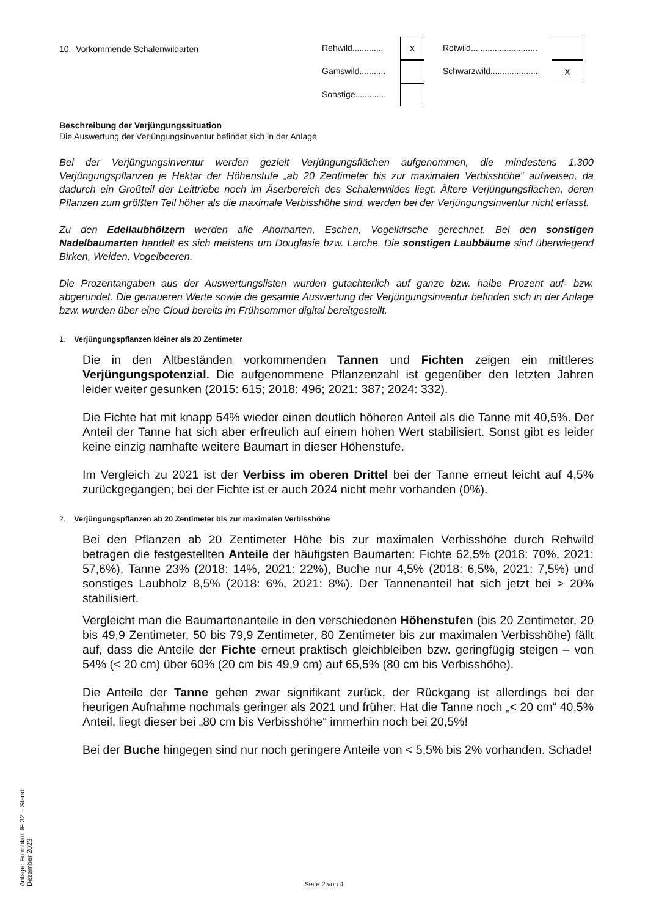10. Vorkommende Schalenwildarten
Rehwild.............
x
Rotwild............................
Gamswild...........
Schwarzwild.....................
x
Sonstige.............
Beschreibung der Verjüngungssituation
Die Auswertung der Verjüngungsinventur befindet sich in der Anlage
Bei der Verjüngungsinventur werden gezielt Verjüngungsflächen aufgenommen, die mindestens 1.300 Verjüngungspflanzen je Hektar der Höhenstufe „ab 20 Zentimeter bis zur maximalen Verbisshöhe“ aufweisen, da dadurch ein Großteil der Leittriebe noch im Äserbereich des Schalenwildes liegt. Ältere Verjüngungsflächen, deren Pflanzen zum größten Teil höher als die maximale Verbisshöhe sind, werden bei der Verjüngungsinventur nicht erfasst.
Zu den Edellaubhölzern werden alle Ahornarten, Eschen, Vogelkirsche gerechnet. Bei den sonstigen Nadelbaumarten handelt es sich meistens um Douglasie bzw. Lärche. Die sonstigen Laubbäume sind überwiegend Birken, Weiden, Vogelbeeren.
Die Prozentangaben aus der Auswertungslisten wurden gutachterlich auf ganze bzw. halbe Prozent auf- bzw. abgerundet. Die genaueren Werte sowie die gesamte Auswertung der Verjüngungsinventur befinden sich in der Anlage bzw. wurden über eine Cloud bereits im Frühsommer digital bereitgestellt.
1. Verjüngungspflanzen kleiner als 20 Zentimeter
Die in den Altbeständen vorkommenden Tannen und Fichten zeigen ein mittleres Verjüngungspotenzial. Die aufgenommene Pflanzenzahl ist gegenüber den letzten Jahren leider weiter gesunken (2015: 615; 2018: 496; 2021: 387; 2024: 332).
Die Fichte hat mit knapp 54% wieder einen deutlich höheren Anteil als die Tanne mit 40,5%. Der Anteil der Tanne hat sich aber erfreulich auf einem hohen Wert stabilisiert. Sonst gibt es leider keine einzig namhafte weitere Baumart in dieser Höhenstufe.
Im Vergleich zu 2021 ist der Verbiss im oberen Drittel bei der Tanne erneut leicht auf 4,5% zurückgegangen; bei der Fichte ist er auch 2024 nicht mehr vorhanden (0%).
2. Verjüngungspflanzen ab 20 Zentimeter bis zur maximalen Verbisshöhe
Bei den Pflanzen ab 20 Zentimeter Höhe bis zur maximalen Verbisshöhe durch Rehwild betragen die festgestellten Anteile der häufigsten Baumarten: Fichte 62,5% (2018: 70%, 2021: 57,6%), Tanne 23% (2018: 14%, 2021: 22%), Buche nur 4,5% (2018: 6,5%, 2021: 7,5%) und sonstiges Laubholz 8,5% (2018: 6%, 2021: 8%). Der Tannenanteil hat sich jetzt bei > 20% stabilisiert.
Vergleicht man die Baumartenanteile in den verschiedenen Höhenstufen (bis 20 Zentimeter, 20 bis 49,9 Zentimeter, 50 bis 79,9 Zentimeter, 80 Zentimeter bis zur maximalen Verbisshöhe) fällt auf, dass die Anteile der Fichte erneut praktisch gleichbleiben bzw. geringfügig steigen – von 54% (< 20 cm) über 60% (20 cm bis 49,9 cm) auf 65,5% (80 cm bis Verbisshöhe).
Die Anteile der Tanne gehen zwar signifikant zurück, der Rückgang ist allerdings bei der heurigen Aufnahme nochmals geringer als 2021 und früher. Hat die Tanne noch „< 20 cm“ 40,5% Anteil, liegt dieser bei „80 cm bis Verbisshöhe“ immerhin noch bei 20,5%!
Bei der Buche hingegen sind nur noch geringere Anteile von < 5,5% bis 2% vorhanden. Schade!
Anlage: Formblatt JF 32 – Stand: Dezember 2023
Seite 2 von 4